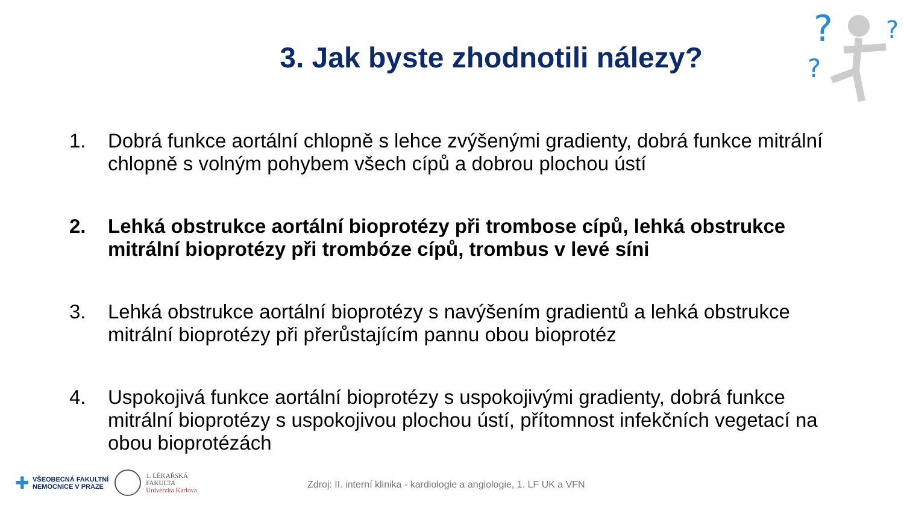?
?
?
3. Jak byste zhodnotili nálezy?
1. Dobrá funkce aortální chlopně s lehce zvýšenými gradienty, dobrá funkce mitrální chlopně s volným pohybem všech cípů a dobrou plochou ústí
2. Lehká obstrukce aortální bioprotézy při trombose cípů, lehká obstrukce mitrální bioprotézy při trombóze cípů, trombus v levé síni
3. Lehká obstrukce aortální bioprotézy s navýšením gradientů a lehká obstrukce mitrální bioprotézy při přerůstajícím pannu obou bioprotéz
4. Uspokojivá funkce aortální bioprotézy s uspokojivými gradienty, dobrá funkce mitrální bioprotézy s uspokojivou plochou ústí, přítomnost infekčních vegetací na obou bioprotézách
✚ VŠEOBECNÁ FAKULTNÍ
NEMOCNICE V PRAZE 1. LÉKAŘSKÁ
FAKULTA
Univerzita Karlova
Zdroj: II. interní klinika - kardiologie a angiologie, 1. LF UK a VFN